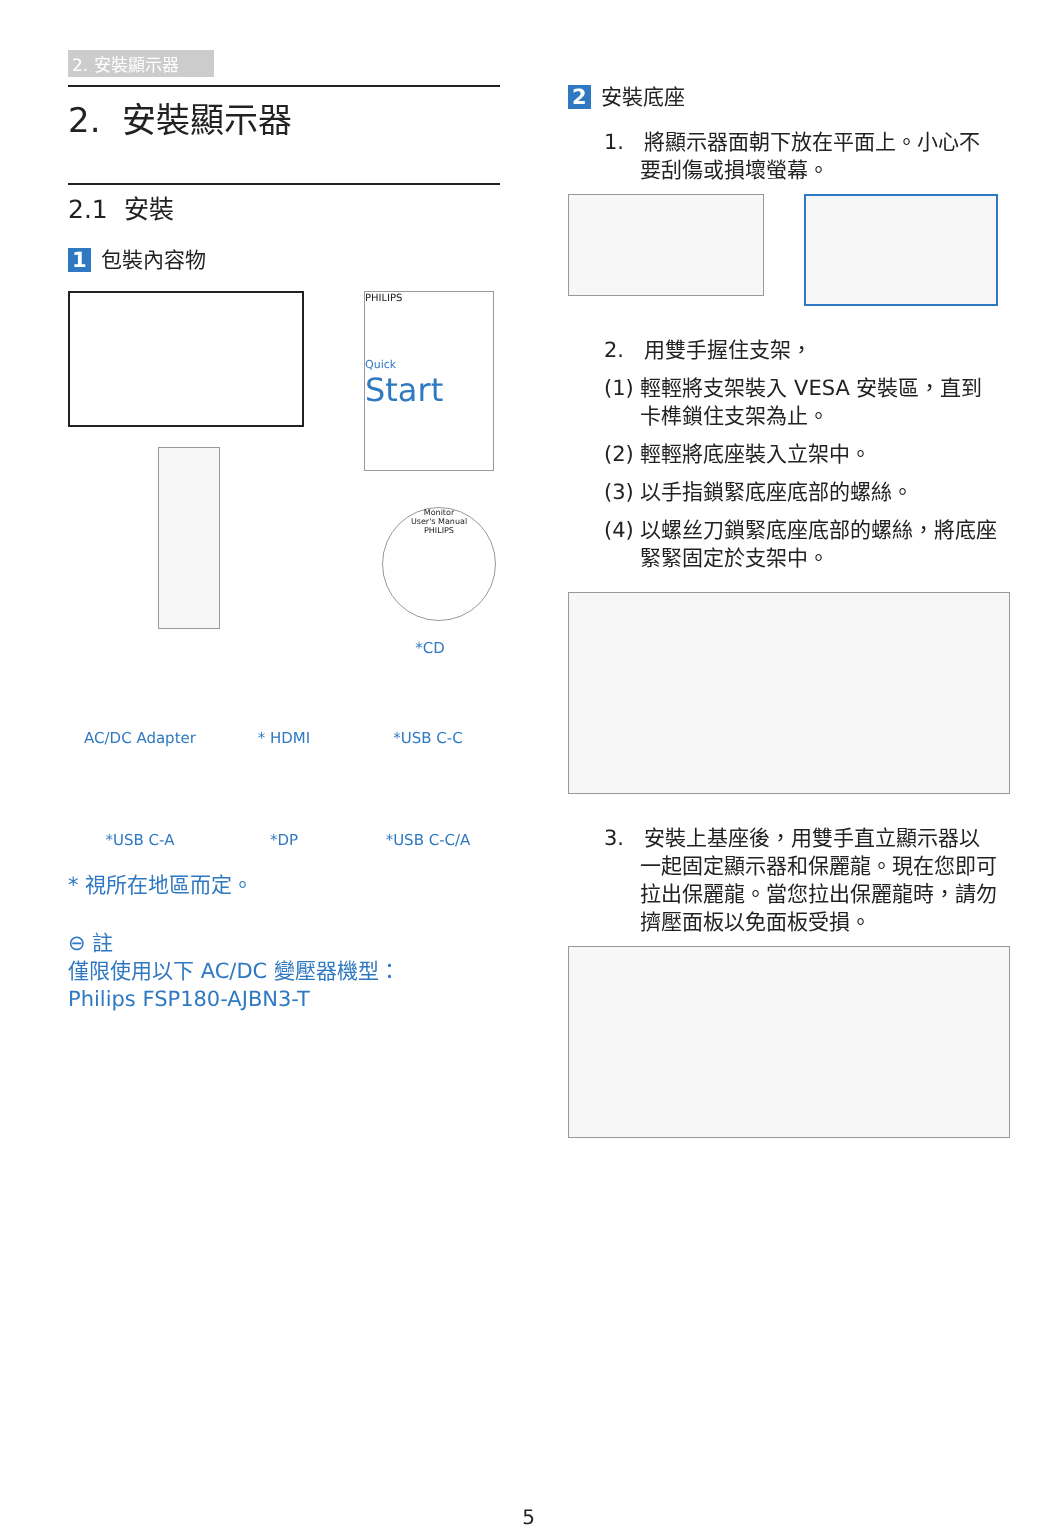2. 安裝顯示器
2. 安裝顯示器
2.1 安裝
1 包裝內容物
PHILIPS
Quick
Start
Monitor
User's Manual
PHILIPS
*CD
AC/DC Adapter
* HDMI
*USB C-C
*USB C-A
*DP
*USB C-C/A
* 視所在地區而定。
⊖ 註
僅限使用以下 AC/DC 變壓器機型：
Philips FSP180-AJBN3-T
2 安裝底座
1. 將顯示器面朝下放在平面上。小心不要刮傷或損壞螢幕。
2. 用雙手握住支架，
(1) 輕輕將支架裝入 VESA 安裝區，直到卡榫鎖住支架為止。
(2) 輕輕將底座裝入立架中。
(3) 以手指鎖緊底座底部的螺絲。
(4) 以螺丝刀鎖緊底座底部的螺絲，將底座緊緊固定於支架中。
3. 安裝上基座後，用雙手直立顯示器以一起固定顯示器和保麗龍。現在您即可拉出保麗龍。當您拉出保麗龍時，請勿擠壓面板以免面板受損。
5